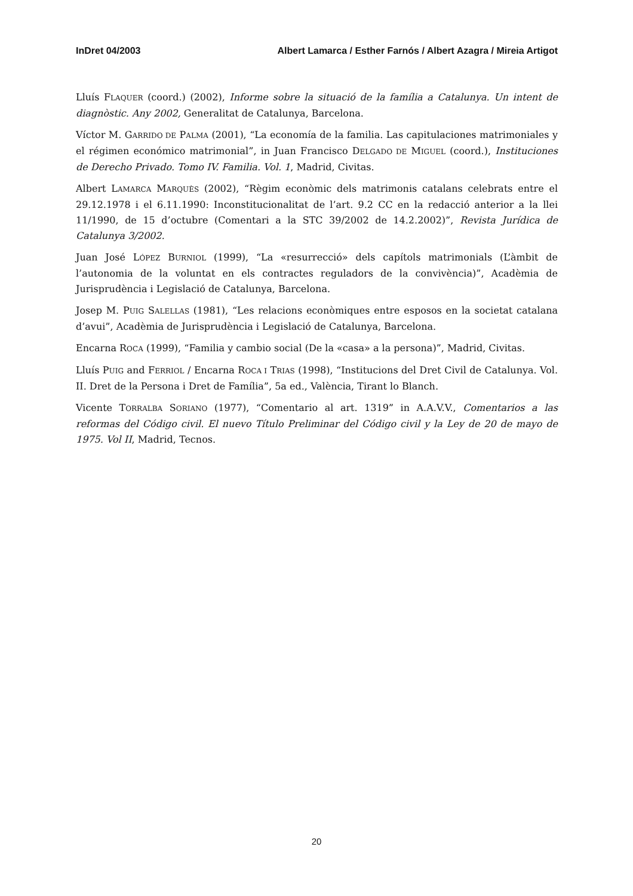InDret 04/2003 Albert Lamarca / Esther Farnós / Albert Azagra / Mireia Artigot
Lluís FLAQUER (coord.) (2002), Informe sobre la situació de la família a Catalunya. Un intent de diagnòstic. Any 2002, Generalitat de Catalunya, Barcelona.
Víctor M. GARRIDO DE PALMA (2001), “La economía de la familia. Las capitulaciones matrimoniales y el régimen económico matrimonial”, in Juan Francisco DELGADO DE MIGUEL (coord.), Instituciones de Derecho Privado. Tomo IV. Familia. Vol. 1, Madrid, Civitas.
Albert LAMARCA MARQUÈS (2002), “Règim econòmic dels matrimonis catalans celebrats entre el 29.12.1978 i el 6.11.1990: Inconstitucionalitat de l’art. 9.2 CC en la redacció anterior a la llei 11/1990, de 15 d’octubre (Comentari a la STC 39/2002 de 14.2.2002)”, Revista Jurídica de Catalunya 3/2002.
Juan José LÓPEZ BURNIOL (1999), “La «resurrecció» dels capítols matrimonials (L’àmbit de l’autonomia de la voluntat en els contractes reguladors de la convivència)”, Acadèmia de Jurisprudència i Legislació de Catalunya, Barcelona.
Josep M. PUIG SALELLAS (1981), “Les relacions econòmiques entre esposos en la societat catalana d’avui”, Acadèmia de Jurisprudència i Legislació de Catalunya, Barcelona.
Encarna ROCA (1999), “Familia y cambio social (De la «casa» a la persona)”, Madrid, Civitas.
Lluís PUIG and FERRIOL / Encarna ROCA I TRIAS (1998), “Institucions del Dret Civil de Catalunya. Vol. II. Dret de la Persona i Dret de Família”, 5a ed., València, Tirant lo Blanch.
Vicente TORRALBA SORIANO (1977), “Comentario al art. 1319” in A.A.V.V., Comentarios a las reformas del Código civil. El nuevo Título Preliminar del Código civil y la Ley de 20 de mayo de 1975. Vol II, Madrid, Tecnos.
20